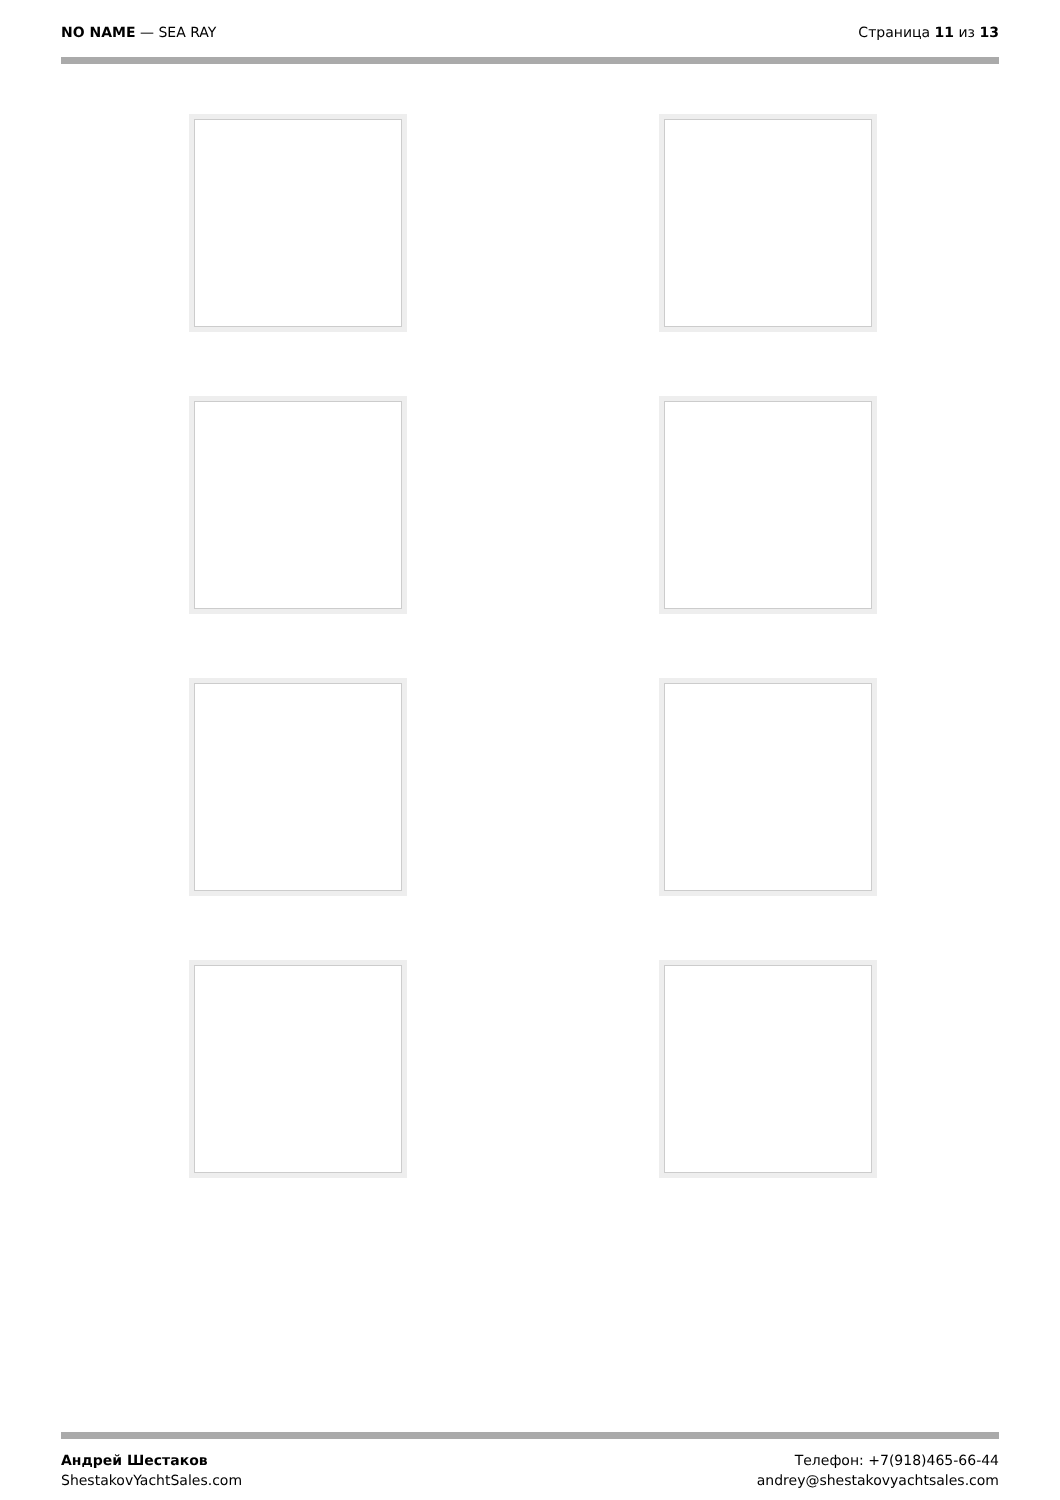NO NAME — SEA RAY Страница 11 из 13
Андрей Шестаков
ShestakovYachtSales.com
Телефон: +7(918)465-66-44
andrey@shestakovyachtsales.com